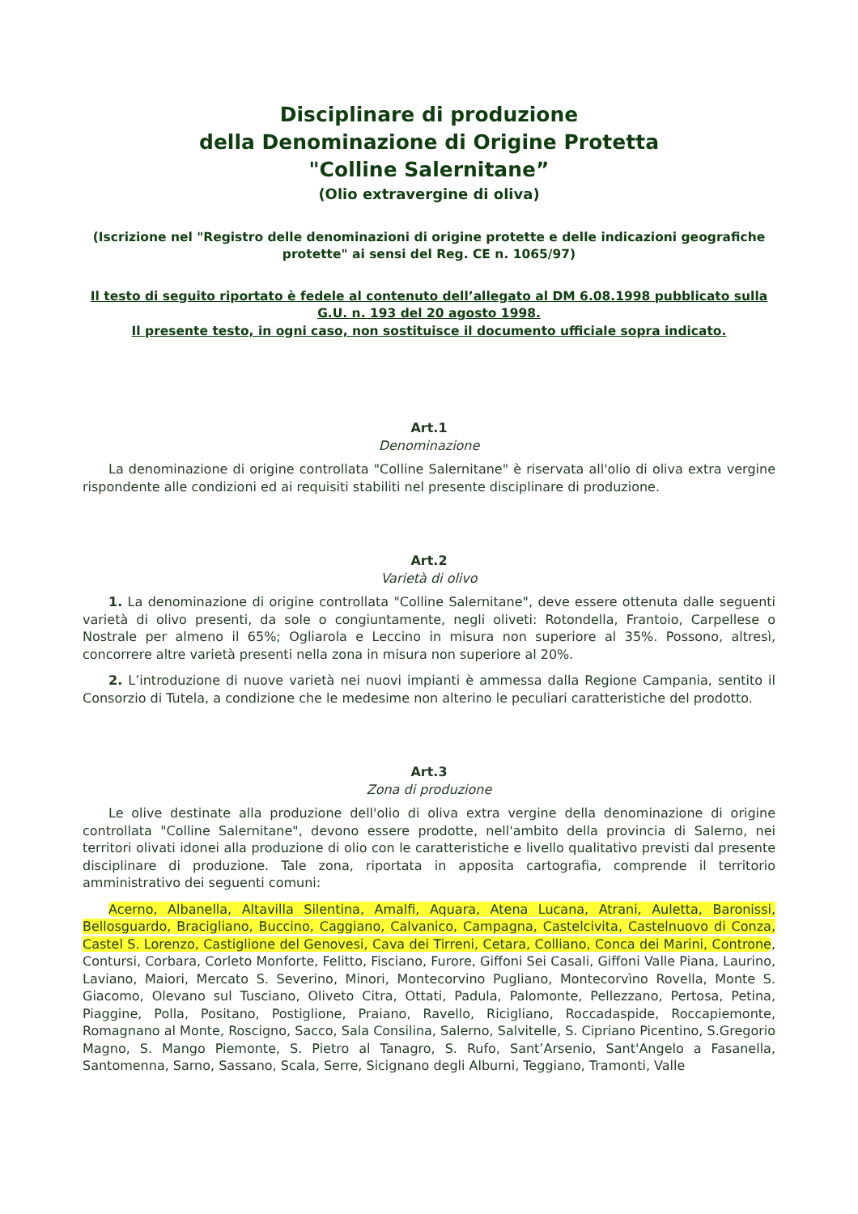Disciplinare di produzione
della Denominazione di Origine Protetta
"Colline Salernitane”
(Olio extravergine di oliva)
(Iscrizione nel "Registro delle denominazioni di origine protette e delle indicazioni geografiche protette" ai sensi del Reg. CE n. 1065/97)
Il testo di seguito riportato è fedele al contenuto dell’allegato al DM 6.08.1998 pubblicato sulla G.U. n. 193 del 20 agosto 1998.
Il presente testo, in ogni caso, non sostituisce il documento ufficiale sopra indicato.
Art.1
Denominazione
La denominazione di origine controllata "Colline Salernitane" è riservata all'olio di oliva extra vergine rispondente alle condizioni ed ai requisiti stabiliti nel presente disciplinare di produzione.
Art.2
Varietà di olivo
1. La denominazione di origine controllata "Colline Salernitane", deve essere ottenuta dalle seguenti varietà di olivo presenti, da sole o congiuntamente, negli oliveti: Rotondella, Frantoio, Carpellese o Nostrale per almeno il 65%; Ogliarola e Leccino in misura non superiore al 35%. Possono, altresì, concorrere altre varietà presenti nella zona in misura non superiore al 20%.
2. L’introduzione di nuove varietà nei nuovi impianti è ammessa dalla Regione Campania, sentito il Consorzio di Tutela, a condizione che le medesime non alterino le peculiari caratteristiche del prodotto.
Art.3
Zona di produzione
Le olive destinate alla produzione dell'olio di oliva extra vergine della denominazione di origine controllata "Colline Salernitane", devono essere prodotte, nell'ambito della provincia di Salerno, nei territori olivati idonei alla produzione di olio con le caratteristiche e livello qualitativo previsti dal presente disciplinare di produzione. Tale zona, riportata in apposita cartografia, comprende il territorio amministrativo dei seguenti comuni:
Acerno, Albanella, Altavilla Silentina, Amalfi, Aquara, Atena Lucana, Atrani, Auletta, Baronissi, Bellosguardo, Bracigliano, Buccino, Caggiano, Calvanico, Campagna, Castelcivita, Castelnuovo di Conza, Castel S. Lorenzo, Castiglione del Genovesi, Cava dei Tirreni, Cetara, Colliano, Conca dei Marini, Controne, Contursi, Corbara, Corleto Monforte, Felitto, Fisciano, Furore, Giffoni Sei Casali, Giffoni Valle Piana, Laurino, Laviano, Maiori, Mercato S. Severino, Minori, Montecorvino Pugliano, Montecorvìno Rovella, Monte S. Giacomo, Olevano sul Tusciano, Oliveto Citra, Ottati, Padula, Palomonte, Pellezzano, Pertosa, Petina, Piaggine, Polla, Positano, Postiglione, Praiano, Ravello, Ricigliano, Roccadaspide, Roccapiemonte, Romagnano al Monte, Roscigno, Sacco, Sala Consilina, Salerno, Salvitelle, S. Cipriano Picentino, S.Gregorio Magno, S. Mango Piemonte, S. Pietro al Tanagro, S. Rufo, Sant’Arsenio, Sant'Angelo a Fasanella, Santomenna, Sarno, Sassano, Scala, Serre, Sicignano degli Alburni, Teggiano, Tramonti, Valle